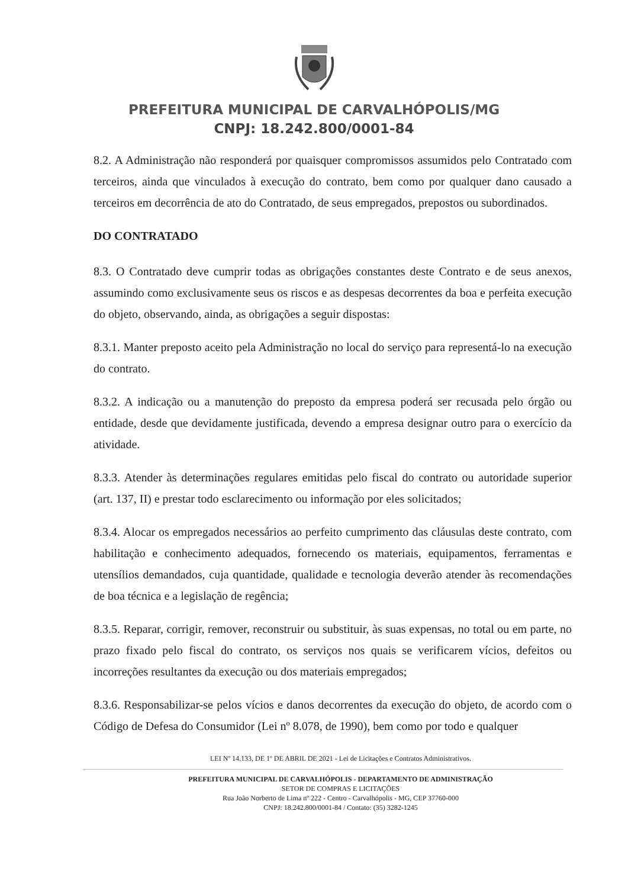PREFEITURA MUNICIPAL DE CARVALHÓPOLIS/MG
CNPJ: 18.242.800/0001-84
8.2. A Administração não responderá por quaisquer compromissos assumidos pelo Contratado com terceiros, ainda que vinculados à execução do contrato, bem como por qualquer dano causado a terceiros em decorrência de ato do Contratado, de seus empregados, prepostos ou subordinados.
DO CONTRATADO
8.3. O Contratado deve cumprir todas as obrigações constantes deste Contrato e de seus anexos, assumindo como exclusivamente seus os riscos e as despesas decorrentes da boa e perfeita execução do objeto, observando, ainda, as obrigações a seguir dispostas:
8.3.1. Manter preposto aceito pela Administração no local do serviço para representá-lo na execução do contrato.
8.3.2. A indicação ou a manutenção do preposto da empresa poderá ser recusada pelo órgão ou entidade, desde que devidamente justificada, devendo a empresa designar outro para o exercício da atividade.
8.3.3. Atender às determinações regulares emitidas pelo fiscal do contrato ou autoridade superior (art. 137, II) e prestar todo esclarecimento ou informação por eles solicitados;
8.3.4. Alocar os empregados necessários ao perfeito cumprimento das cláusulas deste contrato, com habilitação e conhecimento adequados, fornecendo os materiais, equipamentos, ferramentas e utensílios demandados, cuja quantidade, qualidade e tecnologia deverão atender às recomendações de boa técnica e a legislação de regência;
8.3.5. Reparar, corrigir, remover, reconstruir ou substituir, às suas expensas, no total ou em parte, no prazo fixado pelo fiscal do contrato, os serviços nos quais se verificarem vícios, defeitos ou incorreções resultantes da execução ou dos materiais empregados;
8.3.6. Responsabilizar-se pelos vícios e danos decorrentes da execução do objeto, de acordo com o Código de Defesa do Consumidor (Lei nº 8.078, de 1990), bem como por todo e qualquer
LEI Nº 14.133, DE 1º DE ABRIL DE 2021 - Lei de Licitações e Contratos Administrativos.
PREFEITURA MUNICIPAL DE CARVALHÓPOLIS - DEPARTAMENTO DE ADMINISTRAÇÃO
SETOR DE COMPRAS E LICITAÇÕES
Rua João Norberto de Lima nº 222 - Centro - Carvalhópolis - MG, CEP 37760-000
CNPJ: 18.242.800/0001-84 / Contato: (35) 3282-1245